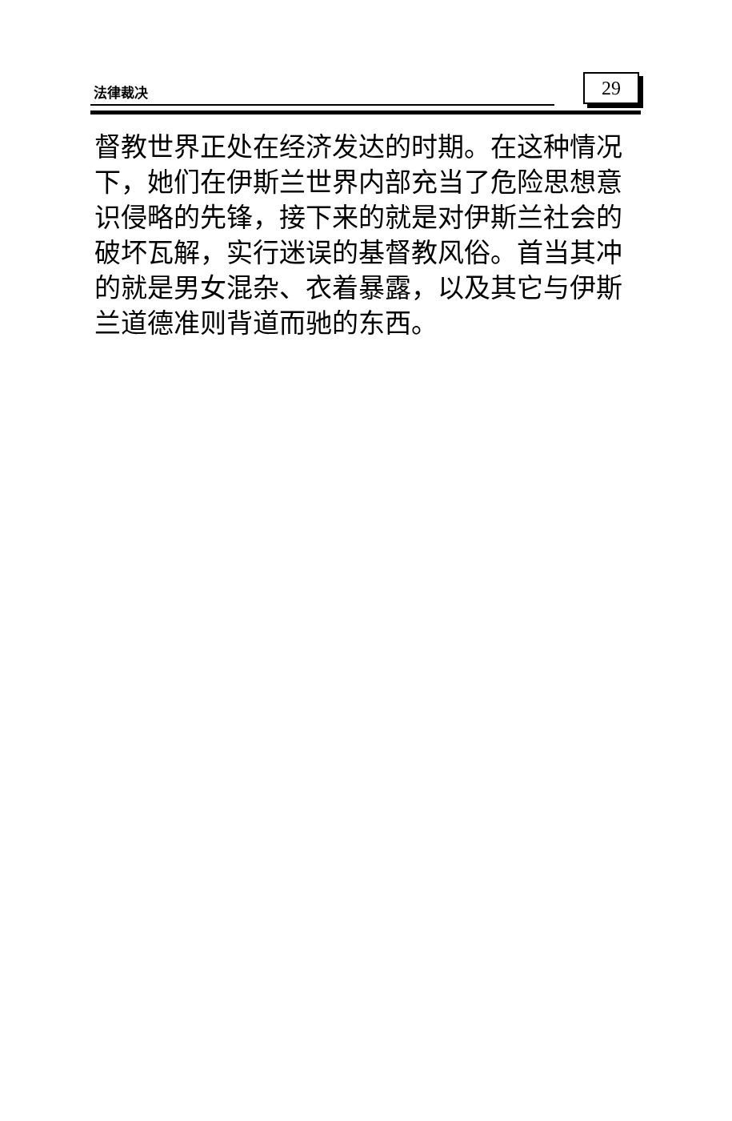法律裁决 29
督教世界正处在经济发达的时期。在这种情况下，她们在伊斯兰世界内部充当了危险思想意识侵略的先锋，接下来的就是对伊斯兰社会的破坏瓦解，实行迷误的基督教风俗。首当其冲的就是男女混杂、衣着暴露，以及其它与伊斯兰道德准则背道而驰的东西。